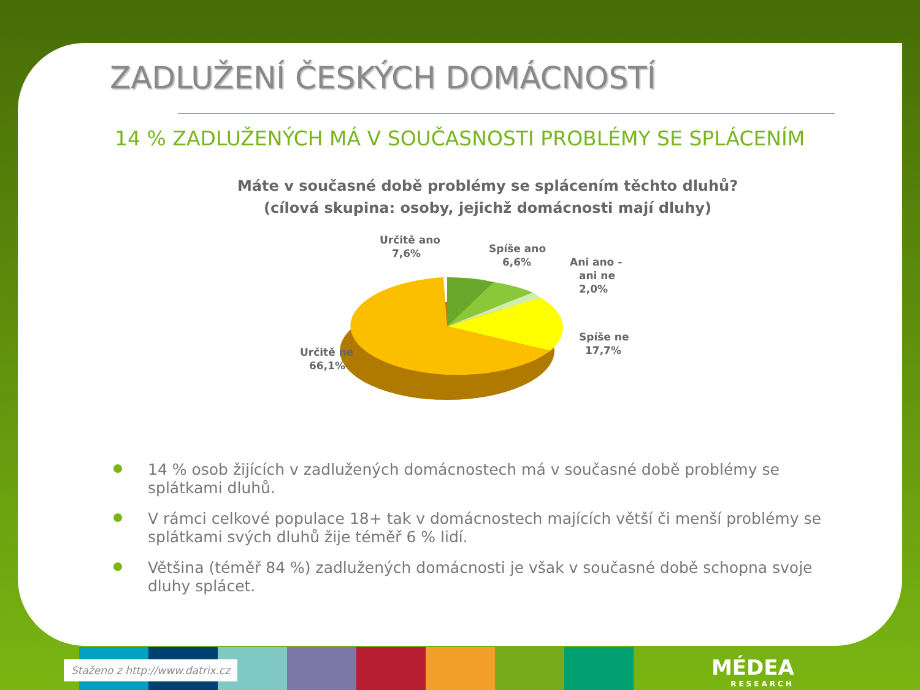ZADLUŽENÍ ČESKÝCH DOMÁCNOSTÍ
14 % ZADLUŽENÝCH MÁ V SOUČASNOSTI PROBLÉMY SE SPLÁCENÍM
Máte v současné době problémy se splácením těchto dluhů?
(cílová skupina: osoby, jejichž domácnosti mají dluhy)
Určitě ano
7,6%
Spíše ano
6,6%
Ani ano -
ani ne
2,0%
Spíše ne
17,7%
Určitě ne
66,1%
14 % osob žijících v zadlužených domácnostech má v současné době problémy se splátkami dluhů.
V rámci celkové populace 18+ tak v domácnostech majících větší či menší problémy se splátkami svých dluhů žije téměř 6 % lidí.
Většina (téměř 84 %) zadlužených domácnosti je však v současné době schopna svoje dluhy splácet.
Staženo z http://www.datrix.cz MÉDEA
RESEARCH